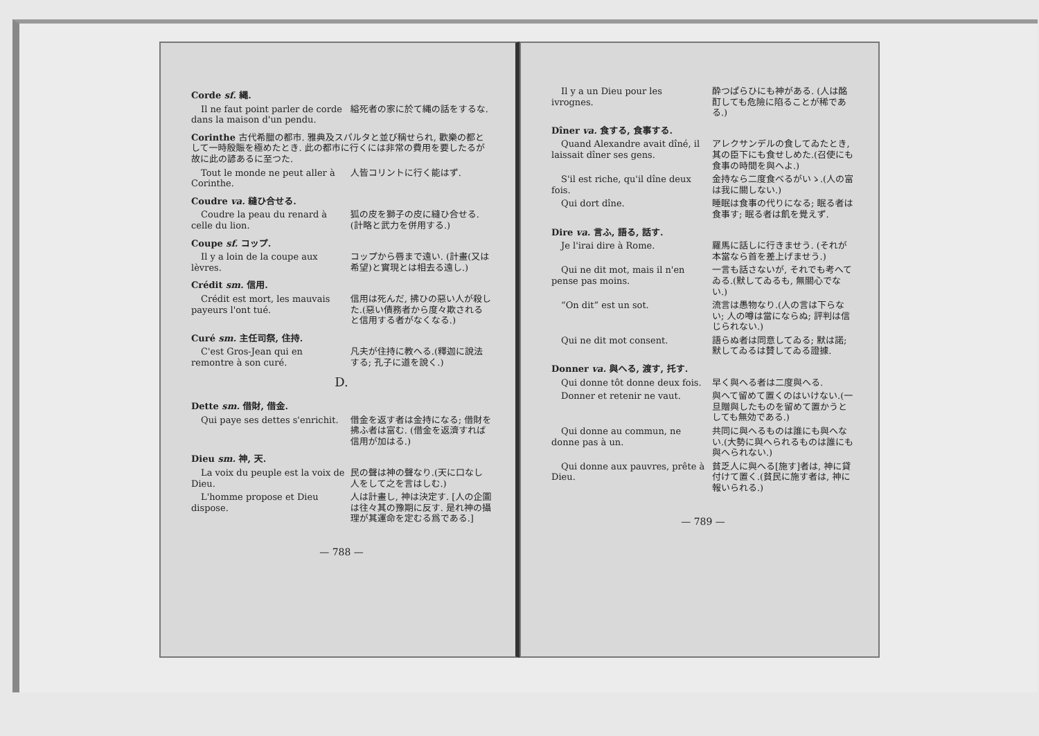| Corde sf. 縄. | |
| Il ne faut point parler de corde dans la maison d'un pendu. | 縊死者の家に於て縄の話をするな. |
| Corinthe 古代希臘の都市. 雅典及スパルタと並び稱せられ, 歡樂の都として一時殷賑を極めたとき. 此の都市に行くには非常の費用を要したるが故に此の諺あるに至つた. | |
| Tout le monde ne peut aller à Corinthe. | 人皆コリントに行く能はず. |
| Coudre va. 縫ひ合せる. | |
| Coudre la peau du renard à celle du lion. | 狐の皮を獅子の皮に縫ひ合せる.(計略と武力を併用する.) |
| Coupe sf. コップ. | |
| Il y a loin de la coupe aux lèvres. | コップから唇まで遠い. (計畫(又は希望)と實現とは相去る遠し.) |
| Crédit sm. 信用. | |
| Crédit est mort, les mauvais payeurs l'ont tué. | 信用は死んだ, 拂ひの惡い人が殺した.(惡い債務者から度々欺されると信用する者がなくなる.) |
| Curé sm. 主任司祭, 住持. | |
| C'est Gros-Jean qui en remontre à son curé. | 凡夫が住持に教へる.(釋迦に說法する; 孔子に道を說く.) |
| D. | |
| Dette sm. 借財, 借金. | |
| Qui paye ses dettes s'enrichit. | 借金を返す者は金持になる; 借財を拂ふ者は富む. (借金を返濟すれば信用が加はる.) |
| Dieu sm. 神, 天. | |
| La voix du peuple est la voix de Dieu. | 民の聲は神の聲なり.(天に口なし人をして之を言はしむ.) |
| L'homme propose et Dieu dispose. | 人は計畫し, 神は決定す. [人の企圖は往々其の豫期に反す. 是れ神の攝理が其運命を定むる爲である.] |
— 788 —
| Il y a un Dieu pour les ivrognes. | 酔つぱらひにも神がある. (人は酩酊しても危險に陷ることが稀である.) |
| Dîner va. 食する, 食事する. | |
| Quand Alexandre avait dîné, il laissait dîner ses gens. | アレクサンデルの食してゐたとき, 其の臣下にも食せしめた.(召使にも食事の時間を與へよ.) |
| S'il est riche, qu'il dîne deux fois. | 金持なら二度食べるがいゝ.(人の富は我に關しない.) |
| Qui dort dîne. | 睡眠は食事の代りになる; 眠る者は食事す; 眠る者は飢を覺えず. |
| Dire va. 言ふ, 語る, 話す. | |
| Je l'irai dire à Rome. | 羅馬に話しに行きませう. (それが本當なら首を差上げませう.) |
| Qui ne dit mot, mais il n'en pense pas moins. | 一言も話さないが, それでも考へてゐる.(默してゐるも, 無關心でない.) |
| “On dit” est un sot. | 流言は愚物なり.(人の言は下らない; 人の噂は當にならぬ; 評判は信じられない.) |
| Qui ne dit mot consent. | 語らぬ者は同意してゐる; 默は諾; 默してゐるは賛してゐる證據. |
| Donner va. 與へる, 渡す, 托す. | |
| Qui donne tôt donne deux fois. | 早く與へる者は二度與へる. |
| Donner et retenir ne vaut. | 與へて留めて置くのはいけない.(一旦贈與したものを留めて置かうとしても無効である.) |
| Qui donne au commun, ne donne pas à un. | 共同に與へるものは誰にも與へない.(大勢に與へられるものは誰にも與へられない.) |
| Qui donne aux pauvres, prête à Dieu. | 貧乏人に與へる[施す]者は, 神に貸付けて置く.(貧民に施す者は, 神に報いられる.) |
— 789 —